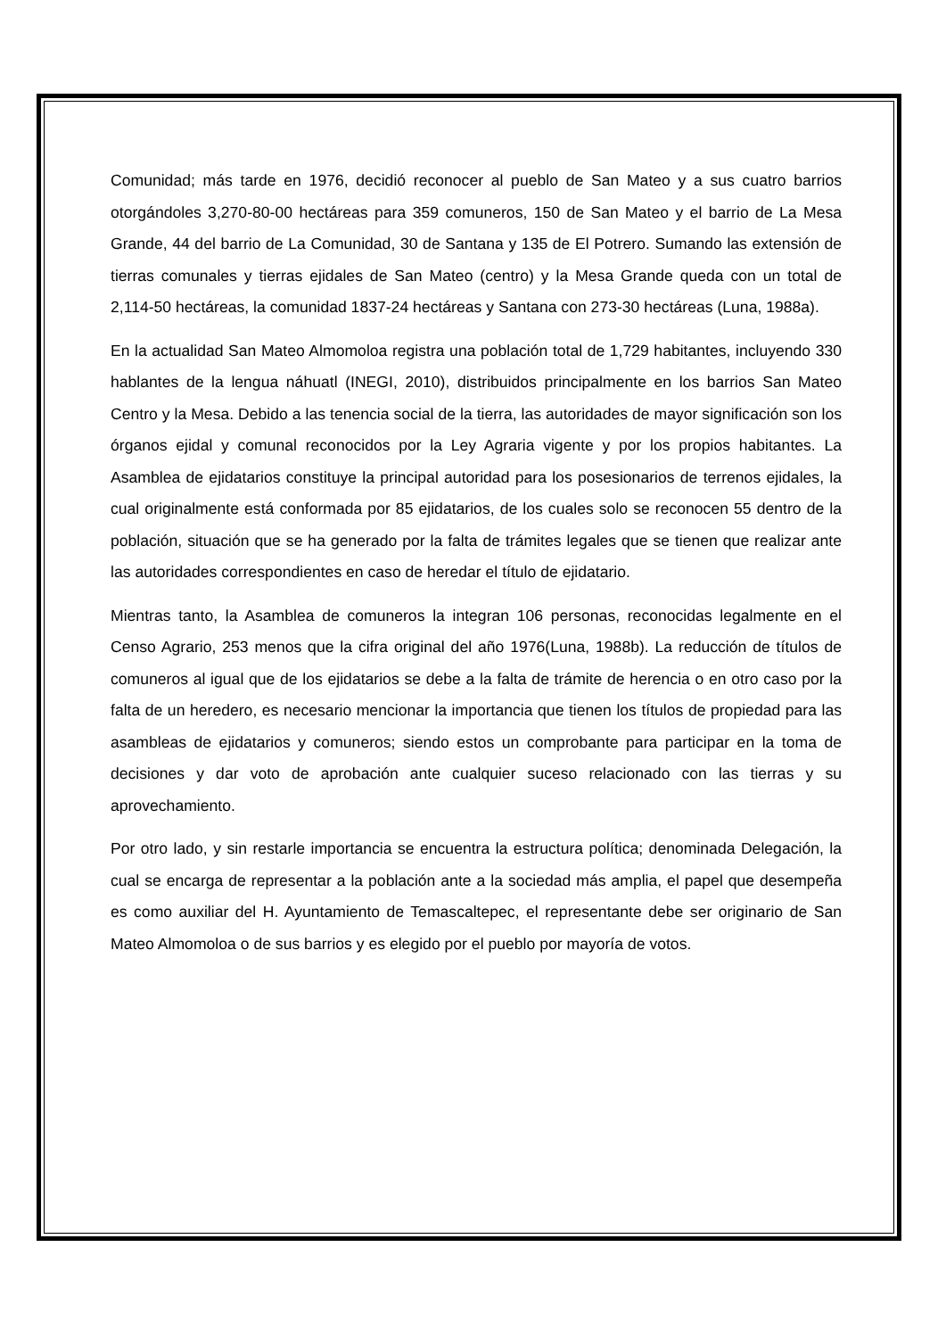Comunidad; más tarde en 1976, decidió reconocer al pueblo de San Mateo y a sus cuatro barrios otorgándoles 3,270-80-00 hectáreas para 359 comuneros, 150 de San Mateo y el barrio de La Mesa Grande, 44 del barrio de La Comunidad, 30 de Santana y 135 de El Potrero. Sumando las extensión de tierras comunales y tierras ejidales de San Mateo (centro) y la Mesa Grande queda con un total de 2,114-50 hectáreas, la comunidad 1837-24 hectáreas y Santana con 273-30 hectáreas (Luna, 1988a).
En la actualidad San Mateo Almomoloa registra una población total de 1,729 habitantes, incluyendo 330 hablantes de la lengua náhuatl (INEGI, 2010), distribuidos principalmente en los barrios San Mateo Centro y la Mesa. Debido a las tenencia social de la tierra, las autoridades de mayor significación son los órganos ejidal y comunal reconocidos por la Ley Agraria vigente y por los propios habitantes. La Asamblea de ejidatarios constituye la principal autoridad para los posesionarios de terrenos ejidales, la cual originalmente está conformada por 85 ejidatarios, de los cuales solo se reconocen 55 dentro de la población, situación que se ha generado por la falta de trámites legales que se tienen que realizar ante las autoridades correspondientes en caso de heredar el título de ejidatario.
Mientras tanto, la Asamblea de comuneros la integran 106 personas, reconocidas legalmente en el Censo Agrario, 253 menos que la cifra original del año 1976(Luna, 1988b). La reducción de títulos de comuneros al igual que de los ejidatarios se debe a la falta de trámite de herencia o en otro caso por la falta de un heredero, es necesario mencionar la importancia que tienen los títulos de propiedad para las asambleas de ejidatarios y comuneros; siendo estos un comprobante para participar en la toma de decisiones y dar voto de aprobación ante cualquier suceso relacionado con las tierras y su aprovechamiento.
Por otro lado, y sin restarle importancia se encuentra la estructura política; denominada Delegación, la cual se encarga de representar a la población ante a la sociedad más amplia, el papel que desempeña es como auxiliar del H. Ayuntamiento de Temascaltepec, el representante debe ser originario de San Mateo Almomoloa o de sus barrios y es elegido por el pueblo por mayoría de votos.